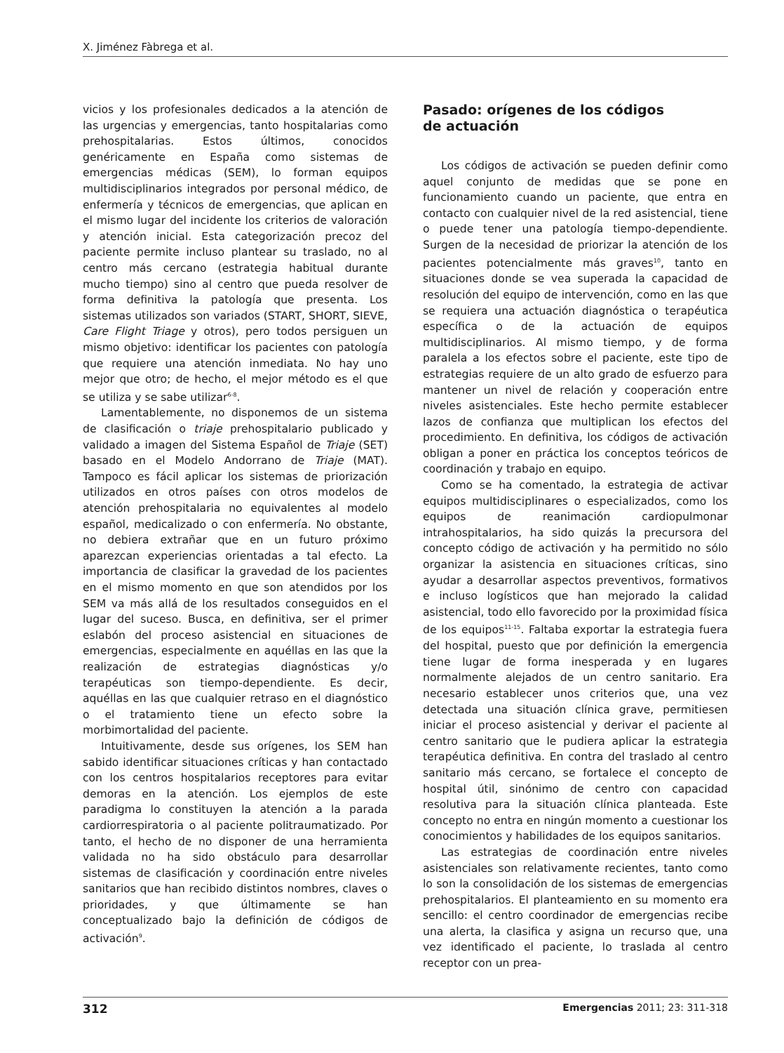X. Jiménez Fàbrega et al.
vicios y los profesionales dedicados a la atención de las urgencias y emergencias, tanto hospitalarias como prehospitalarias. Estos últimos, conocidos genéricamente en España como sistemas de emergencias médicas (SEM), lo forman equipos multidisciplinarios integrados por personal médico, de enfermería y técnicos de emergencias, que aplican en el mismo lugar del incidente los criterios de valoración y atención inicial. Esta categorización precoz del paciente permite incluso plantear su traslado, no al centro más cercano (estrategia habitual durante mucho tiempo) sino al centro que pueda resolver de forma definitiva la patología que presenta. Los sistemas utilizados son variados (START, SHORT, SIEVE, Care Flight Triage y otros), pero todos persiguen un mismo objetivo: identificar los pacientes con patología que requiere una atención inmediata. No hay uno mejor que otro; de hecho, el mejor método es el que se utiliza y se sabe utilizar<sup>6-8</sup>.
Lamentablemente, no disponemos de un sistema de clasificación o triaje prehospitalario publicado y validado a imagen del Sistema Español de Triaje (SET) basado en el Modelo Andorrano de Triaje (MAT). Tampoco es fácil aplicar los sistemas de priorización utilizados en otros países con otros modelos de atención prehospitalaria no equivalentes al modelo español, medicalizado o con enfermería. No obstante, no debiera extrañar que en un futuro próximo aparezcan experiencias orientadas a tal efecto. La importancia de clasificar la gravedad de los pacientes en el mismo momento en que son atendidos por los SEM va más allá de los resultados conseguidos en el lugar del suceso. Busca, en definitiva, ser el primer eslabón del proceso asistencial en situaciones de emergencias, especialmente en aquéllas en las que la realización de estrategias diagnósticas y/o terapéuticas son tiempo-dependiente. Es decir, aquéllas en las que cualquier retraso en el diagnóstico o el tratamiento tiene un efecto sobre la morbimortalidad del paciente.
Intuitivamente, desde sus orígenes, los SEM han sabido identificar situaciones críticas y han contactado con los centros hospitalarios receptores para evitar demoras en la atención. Los ejemplos de este paradigma lo constituyen la atención a la parada cardiorrespiratoria o al paciente politraumatizado. Por tanto, el hecho de no disponer de una herramienta validada no ha sido obstáculo para desarrollar sistemas de clasificación y coordinación entre niveles sanitarios que han recibido distintos nombres, claves o prioridades, y que últimamente se han conceptualizado bajo la definición de códigos de activación<sup>9</sup>.
Pasado: orígenes de los códigos
de actuación
Los códigos de activación se pueden definir como aquel conjunto de medidas que se pone en funcionamiento cuando un paciente, que entra en contacto con cualquier nivel de la red asistencial, tiene o puede tener una patología tiempo-dependiente. Surgen de la necesidad de priorizar la atención de los pacientes potencialmente más graves<sup>10</sup>, tanto en situaciones donde se vea superada la capacidad de resolución del equipo de intervención, como en las que se requiera una actuación diagnóstica o terapéutica específica o de la actuación de equipos multidisciplinarios. Al mismo tiempo, y de forma paralela a los efectos sobre el paciente, este tipo de estrategias requiere de un alto grado de esfuerzo para mantener un nivel de relación y cooperación entre niveles asistenciales. Este hecho permite establecer lazos de confianza que multiplican los efectos del procedimiento. En definitiva, los códigos de activación obligan a poner en práctica los conceptos teóricos de coordinación y trabajo en equipo.
Como se ha comentado, la estrategia de activar equipos multidisciplinares o especializados, como los equipos de reanimación cardiopulmonar intrahospitalarios, ha sido quizás la precursora del concepto código de activación y ha permitido no sólo organizar la asistencia en situaciones críticas, sino ayudar a desarrollar aspectos preventivos, formativos e incluso logísticos que han mejorado la calidad asistencial, todo ello favorecido por la proximidad física de los equipos<sup>11-15</sup>. Faltaba exportar la estrategia fuera del hospital, puesto que por definición la emergencia tiene lugar de forma inesperada y en lugares normalmente alejados de un centro sanitario. Era necesario establecer unos criterios que, una vez detectada una situación clínica grave, permitiesen iniciar el proceso asistencial y derivar el paciente al centro sanitario que le pudiera aplicar la estrategia terapéutica definitiva. En contra del traslado al centro sanitario más cercano, se fortalece el concepto de hospital útil, sinónimo de centro con capacidad resolutiva para la situación clínica planteada. Este concepto no entra en ningún momento a cuestionar los conocimientos y habilidades de los equipos sanitarios.
Las estrategias de coordinación entre niveles asistenciales son relativamente recientes, tanto como lo son la consolidación de los sistemas de emergencias prehospitalarios. El planteamiento en su momento era sencillo: el centro coordinador de emergencias recibe una alerta, la clasifica y asigna un recurso que, una vez identificado el paciente, lo traslada al centro receptor con un prea-
312 Emergencias 2011; 23: 311-318